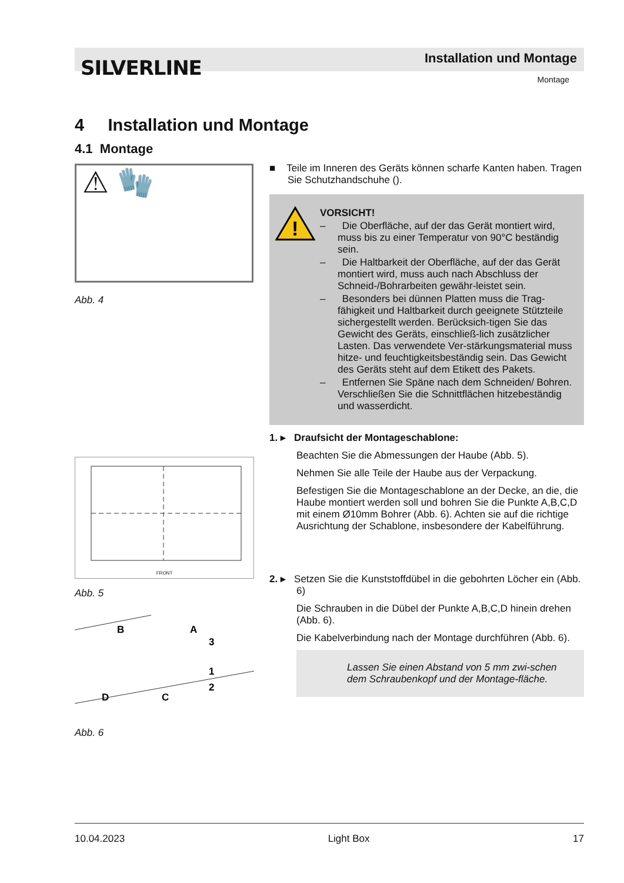SILVERLINE Installation und Montage
Montage
4 Installation und Montage
4.1 Montage
⚠ 🧤
Abb. 4
FRONT
Abb. 5
B
A
3
1
2
D
C
Abb. 6
■ Teile im Inneren des Geräts können scharfe Kanten haben. Tragen Sie Schutzhandschuhe ().
!
VORSICHT!
– Die Oberfläche, auf der das Gerät montiert wird, muss bis zu einer Temperatur von 90°C beständig sein.
– Die Haltbarkeit der Oberfläche, auf der das Gerät montiert wird, muss auch nach Abschluss der Schneid-/Bohrarbeiten gewähr-leistet sein.
– Besonders bei dünnen Platten muss die Trag-fähigkeit und Haltbarkeit durch geeignete Stützteile sichergestellt werden. Berücksich-tigen Sie das Gewicht des Geräts, einschließ-lich zusätzlicher Lasten. Das verwendete Ver-stärkungsmaterial muss hitze- und feuchtigkeitsbeständig sein. Das Gewicht des Geräts steht auf dem Etikett des Pakets.
– Entfernen Sie Späne nach dem Schneiden/ Bohren. Verschließen Sie die Schnittflächen hitzebeständig und wasserdicht.
1. ▸ Draufsicht der Montageschablone:
Beachten Sie die Abmessungen der Haube (Abb. 5).
Nehmen Sie alle Teile der Haube aus der Verpackung.
Befestigen Sie die Montageschablone an der Decke, an die, die Haube montiert werden soll und bohren Sie die Punkte A,B,C,D mit einem Ø10mm Bohrer (Abb. 6). Achten sie auf die richtige Ausrichtung der Schablone, insbesondere der Kabelführung.
2. ▸ Setzen Sie die Kunststoffdübel in die gebohrten Löcher ein (Abb. 6)
Die Schrauben in die Dübel der Punkte A,B,C,D hinein drehen (Abb. 6).
Die Kabelverbindung nach der Montage durchführen (Abb. 6).
Lassen Sie einen Abstand von 5 mm zwi-schen dem Schraubenkopf und der Montage-fläche.
10.04.2023 Light Box 17